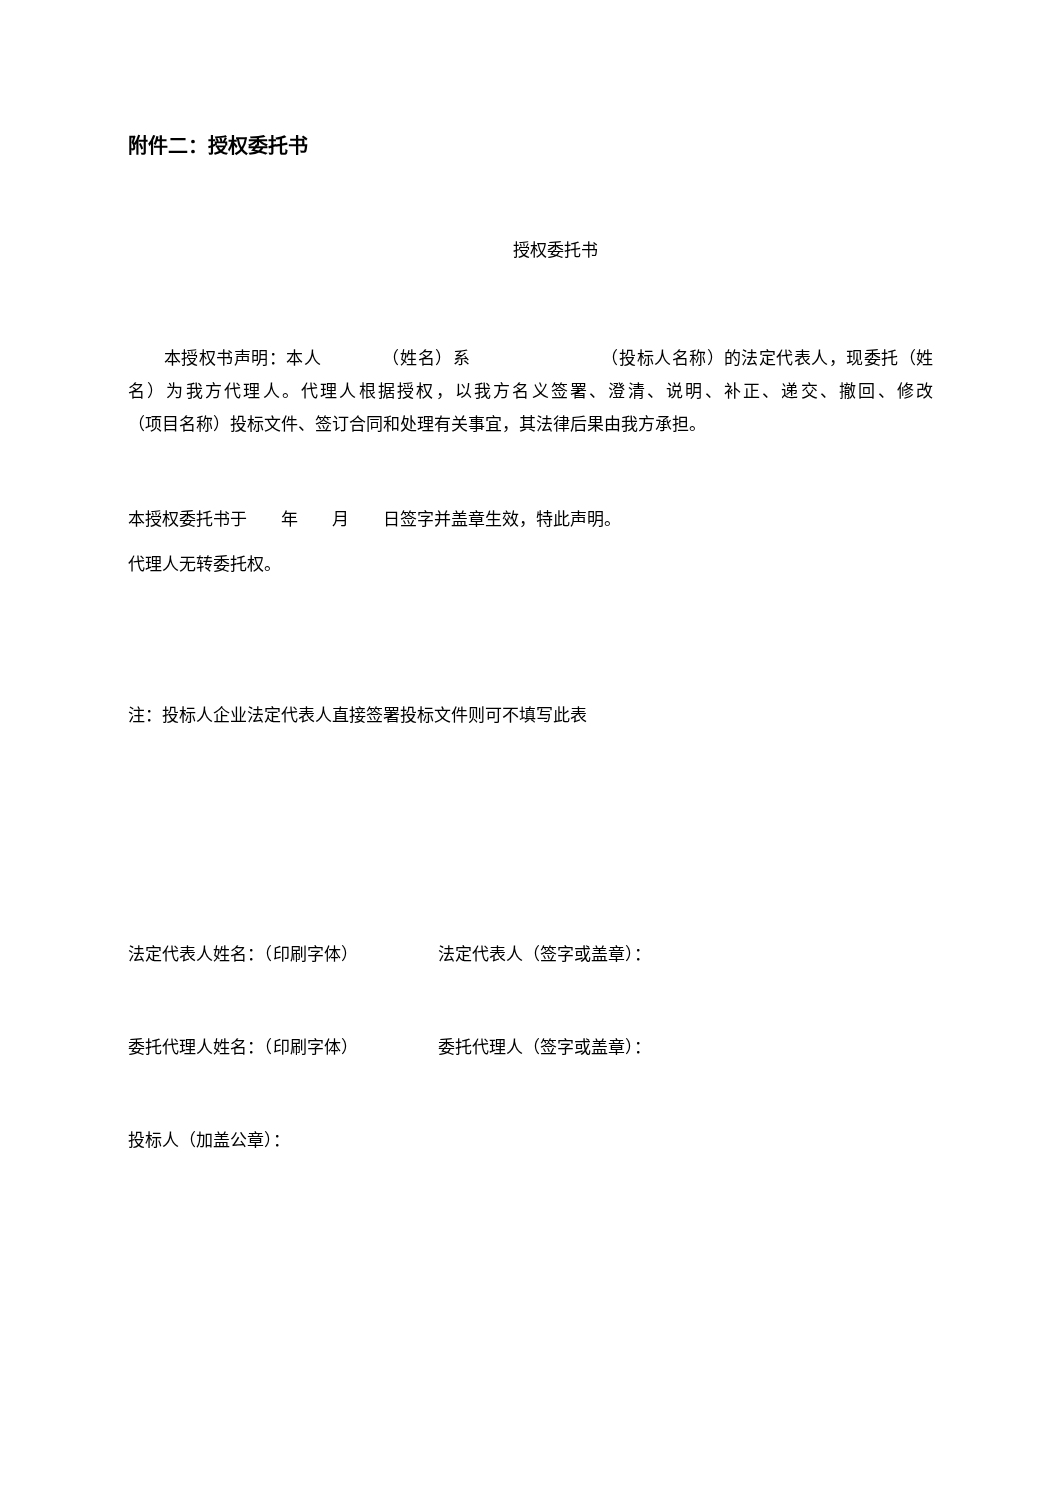附件二：授权委托书
授权委托书
本授权书声明：本人　　　　（姓名）系　　　　　　　　（投标人名称）的法定代表人，现委托（姓名）为我方代理人。代理人根据授权，以我方名义签署、澄清、说明、补正、递交、撤回、修改　　　　　　（项目名称）投标文件、签订合同和处理有关事宜，其法律后果由我方承担。
本授权委托书于　　年　　月　　日签字并盖章生效，特此声明。
代理人无转委托权。
注：投标人企业法定代表人直接签署投标文件则可不填写此表
法定代表人姓名：（印刷字体） 法定代表人（签字或盖章）：
委托代理人姓名：（印刷字体） 委托代理人（签字或盖章）：
投标人（加盖公章）：